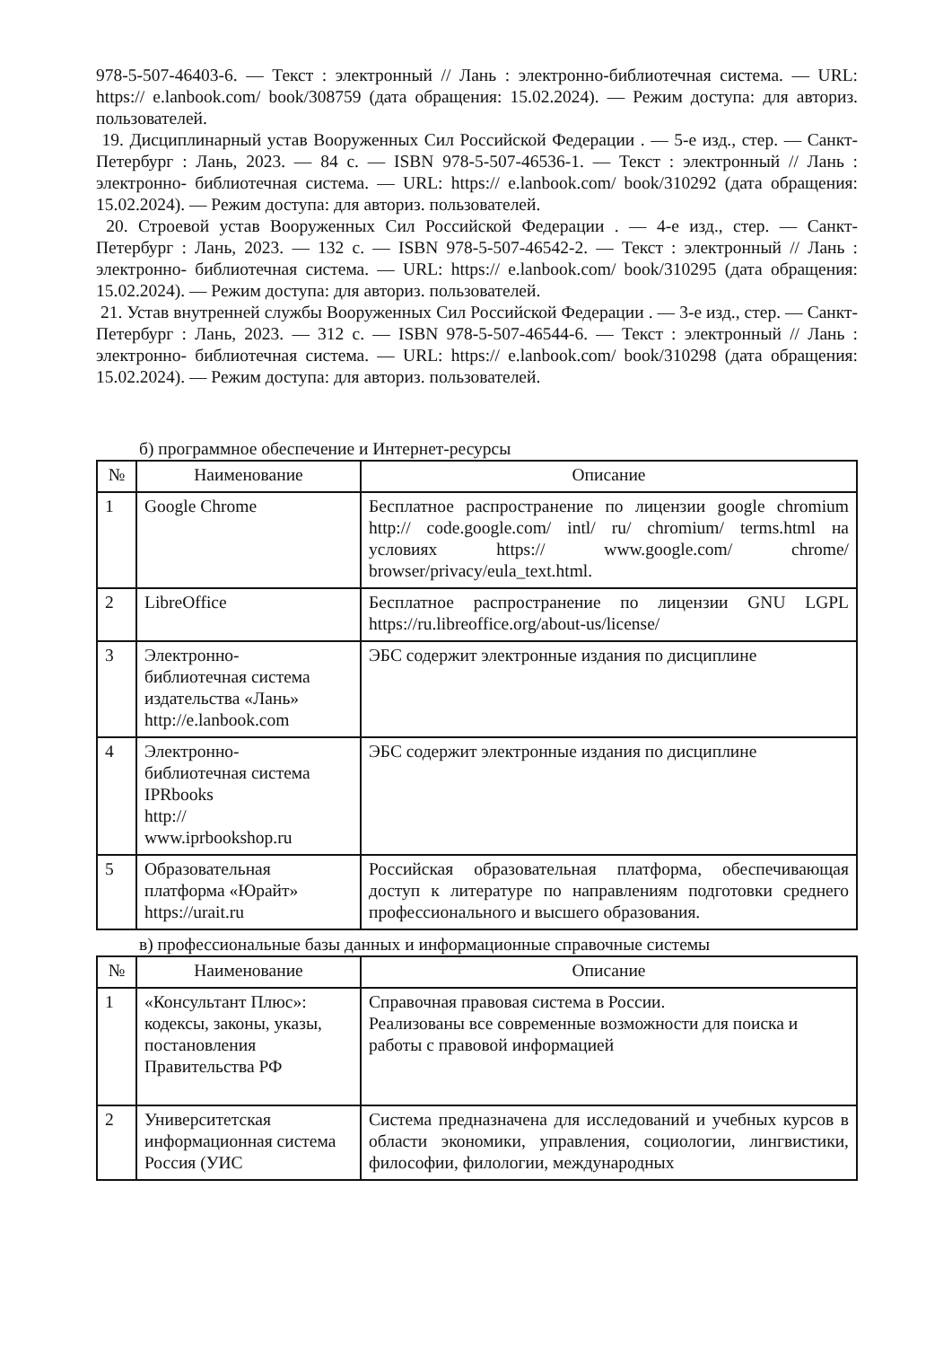978-5-507-46403-6. — Текст : электронный // Лань : электронно-библиотечная система. — URL: https:// e.lanbook.com/ book/308759 (дата обращения: 15.02.2024). — Режим доступа: для авториз. пользователей.
19. Дисциплинарный устав Вооруженных Сил Российской Федерации . — 5-е изд., стер. — Санкт-Петербург : Лань, 2023. — 84 с. — ISBN 978-5-507-46536-1. — Текст : электронный // Лань : электронно- библиотечная система. — URL: https:// e.lanbook.com/ book/310292 (дата обращения: 15.02.2024). — Режим доступа: для авториз. пользователей.
20. Строевой устав Вооруженных Сил Российской Федерации . — 4-е изд., стер. — Санкт- Петербург : Лань, 2023. — 132 с. — ISBN 978-5-507-46542-2. — Текст : электронный // Лань : электронно- библиотечная система. — URL: https:// e.lanbook.com/ book/310295 (дата обращения: 15.02.2024). — Режим доступа: для авториз. пользователей.
21. Устав внутренней службы Вооруженных Сил Российской Федерации . — 3-е изд., стер. — Санкт-Петербург : Лань, 2023. — 312 с. — ISBN 978-5-507-46544-6. — Текст : электронный // Лань : электронно- библиотечная система. — URL: https:// e.lanbook.com/ book/310298 (дата обращения: 15.02.2024). — Режим доступа: для авториз. пользователей.
б) программное обеспечение и Интернет-ресурсы
| № | Наименование | Описание |
| --- | --- | --- |
| 1 | Google Chrome | Бесплатное распространение по лицензии google chromium http:// code.google.com/ intl/ ru/ chromium/ terms.html на условиях https:// www.google.com/ chrome/ browser/privacy/eula_text.html. |
| 2 | LibreOffice | Бесплатное распространение по лицензии GNU LGPL https://ru.libreoffice.org/about-us/license/ |
| 3 | Электронно- библиотечная система издательства «Лань» http://e.lanbook.com | ЭБС содержит электронные издания по дисциплине |
| 4 | Электронно- библиотечная система IPRbooks http:// www.iprbookshop.ru | ЭБС содержит электронные издания по дисциплине |
| 5 | Образовательная платформа «Юрайт» https://urait.ru | Российская образовательная платформа, обеспечивающая доступ к литературе по направлениям подготовки среднего профессионального и высшего образования. |
в) профессиональные базы данных и информационные справочные системы
| № | Наименование | Описание |
| --- | --- | --- |
| 1 | «Консультант Плюс»: кодексы, законы, указы, постановления Правительства РФ | Справочная правовая система в России. Реализованы все современные возможности для поиска и работы с правовой информацией |
| 2 | Университетская информационная система Россия (УИС | Система предназначена для исследований и учебных курсов в области экономики, управления, социологии, лингвистики, философии, филологии, международных |